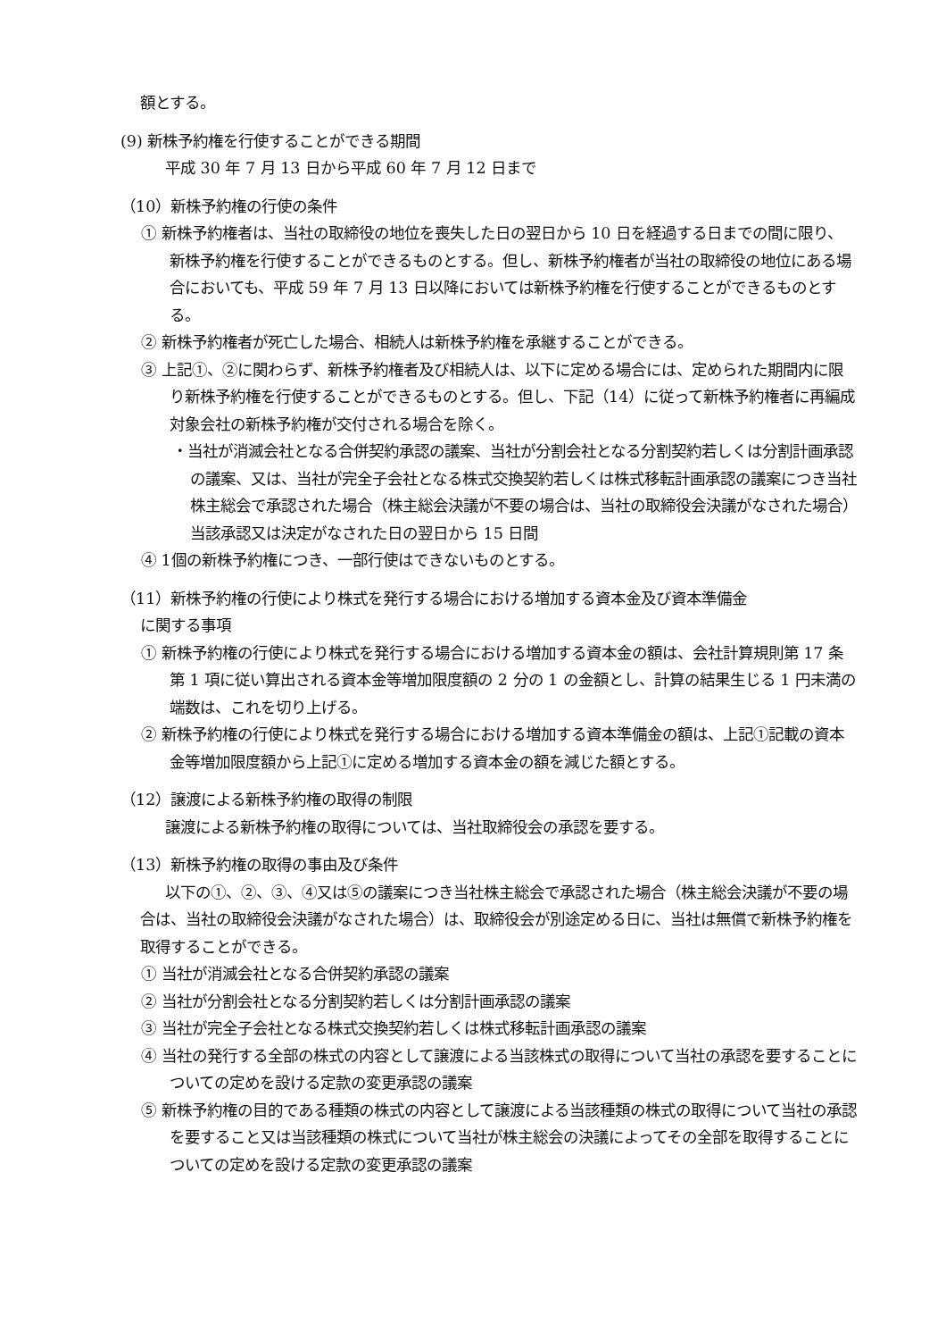額とする。
(9) 新株予約権を行使することができる期間
平成 30 年 7 月 13 日から平成 60 年 7 月 12 日まで
（10）新株予約権の行使の条件
① 新株予約権者は、当社の取締役の地位を喪失した日の翌日から 10 日を経過する日までの間に限り、新株予約権を行使することができるものとする。但し、新株予約権者が当社の取締役の地位にある場合においても、平成 59 年 7 月 13 日以降においては新株予約権を行使することができるものとする。
② 新株予約権者が死亡した場合、相続人は新株予約権を承継することができる。
③ 上記①、②に関わらず、新株予約権者及び相続人は、以下に定める場合には、定められた期間内に限り新株予約権を行使することができるものとする。但し、下記（14）に従って新株予約権者に再編成対象会社の新株予約権が交付される場合を除く。
・当社が消滅会社となる合併契約承認の議案、当社が分割会社となる分割契約若しくは分割計画承認の議案、又は、当社が完全子会社となる株式交換契約若しくは株式移転計画承認の議案につき当社株主総会で承認された場合（株主総会決議が不要の場合は、当社の取締役会決議がなされた場合）　当該承認又は決定がなされた日の翌日から 15 日間
④ 1個の新株予約権につき、一部行使はできないものとする。
（11）新株予約権の行使により株式を発行する場合における増加する資本金及び資本準備金
に関する事項
① 新株予約権の行使により株式を発行する場合における増加する資本金の額は、会社計算規則第 17 条第 1 項に従い算出される資本金等増加限度額の 2 分の 1 の金額とし、計算の結果生じる 1 円未満の端数は、これを切り上げる。
② 新株予約権の行使により株式を発行する場合における増加する資本準備金の額は、上記①記載の資本金等増加限度額から上記①に定める増加する資本金の額を減じた額とする。
（12）譲渡による新株予約権の取得の制限
譲渡による新株予約権の取得については、当社取締役会の承認を要する。
（13）新株予約権の取得の事由及び条件
以下の①、②、③、④又は⑤の議案につき当社株主総会で承認された場合（株主総会決議が不要の場合は、当社の取締役会決議がなされた場合）は、取締役会が別途定める日に、当社は無償で新株予約権を取得することができる。
① 当社が消滅会社となる合併契約承認の議案
② 当社が分割会社となる分割契約若しくは分割計画承認の議案
③ 当社が完全子会社となる株式交換契約若しくは株式移転計画承認の議案
④ 当社の発行する全部の株式の内容として譲渡による当該株式の取得について当社の承認を要することについての定めを設ける定款の変更承認の議案
⑤ 新株予約権の目的である種類の株式の内容として譲渡による当該種類の株式の取得について当社の承認を要すること又は当該種類の株式について当社が株主総会の決議によってその全部を取得することについての定めを設ける定款の変更承認の議案